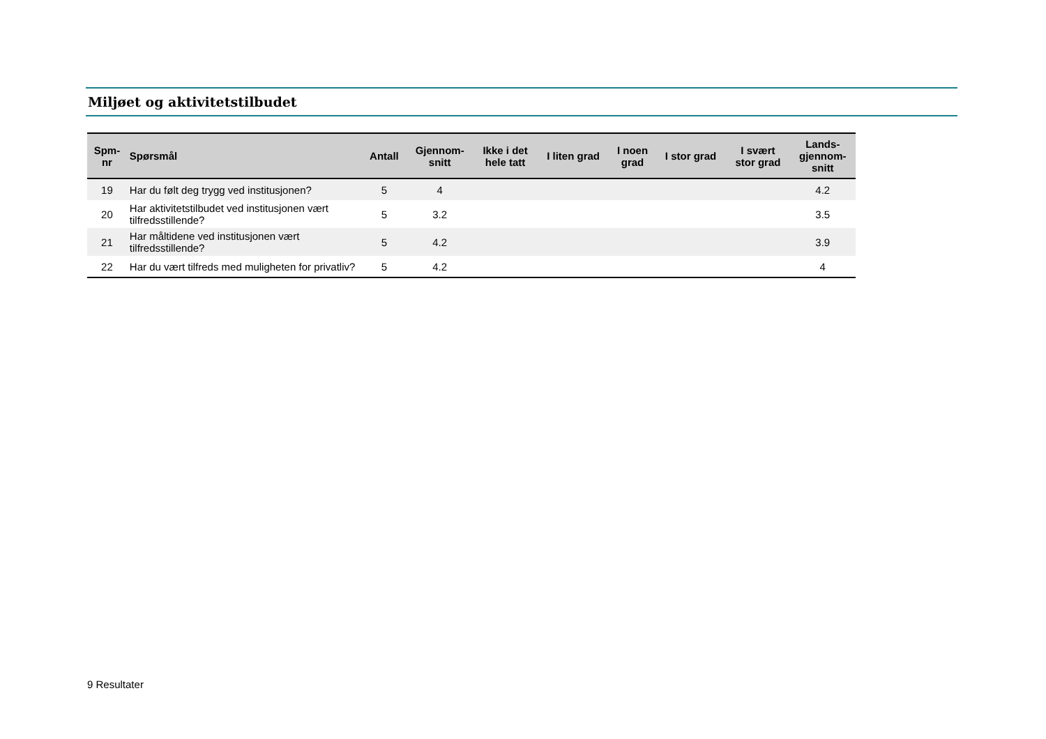Miljøet og aktivitetstilbudet
| Spm- nr | Spørsmål | Antall | Gjennom- snitt | Ikke i det hele tatt | I liten grad | I noen grad | I stor grad | I svært stor grad | Lands- gjennom- snitt |
| --- | --- | --- | --- | --- | --- | --- | --- | --- | --- |
| 19 | Har du følt deg trygg ved institusjonen? | 5 | 4 | | | | | | 4.2 |
| 20 | Har aktivitetstilbudet ved institusjonen vært tilfredsstillende? | 5 | 3.2 | | | | | | 3.5 |
| 21 | Har måltidene ved institusjonen vært tilfredsstillende? | 5 | 4.2 | | | | | | 3.9 |
| 22 | Har du vært tilfreds med muligheten for privatliv? | 5 | 4.2 | | | | | | 4 |
9 Resultater